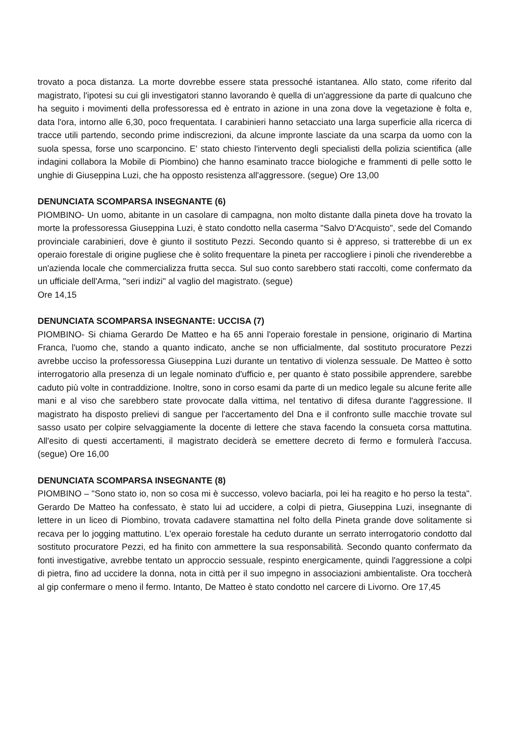trovato a poca distanza. La morte dovrebbe essere stata pressoché istantanea. Allo stato, come riferito dal magistrato, l'ipotesi su cui gli investigatori stanno lavorando è quella di un'aggressione da parte di qualcuno che ha seguito i movimenti della professoressa ed è entrato in azione in una zona dove la vegetazione è folta e, data l'ora, intorno alle 6,30, poco frequentata. I carabinieri hanno setacciato una larga superficie alla ricerca di tracce utili partendo, secondo prime indiscrezioni, da alcune impronte lasciate da una scarpa da uomo con la suola spessa, forse uno scarponcino. E' stato chiesto l'intervento degli specialisti della polizia scientifica (alle indagini collabora la Mobile di Piombino) che hanno esaminato tracce biologiche e frammenti di pelle sotto le unghie di Giuseppina Luzi, che ha opposto resistenza all'aggressore. (segue) Ore 13,00
DENUNCIATA SCOMPARSA INSEGNANTE (6)
PIOMBINO- Un uomo, abitante in un casolare di campagna, non molto distante dalla pineta dove ha trovato la morte la professoressa Giuseppina Luzi, è stato condotto nella caserma "Salvo D'Acquisto", sede del Comando provinciale carabinieri, dove è giunto il sostituto Pezzi. Secondo quanto si è appreso, si tratterebbe di un ex operaio forestale di origine pugliese che è solito frequentare la pineta per raccogliere i pinoli che rivenderebbe a un'azienda locale che commercializza frutta secca. Sul suo conto sarebbero stati raccolti, come confermato da un ufficiale dell'Arma, "seri indizi" al vaglio del magistrato. (segue)
Ore 14,15
DENUNCIATA SCOMPARSA INSEGNANTE: UCCISA (7)
PIOMBINO- Si chiama Gerardo De Matteo e ha 65 anni l'operaio forestale in pensione, originario di Martina Franca, l'uomo che, stando a quanto indicato, anche se non ufficialmente, dal sostituto procuratore Pezzi avrebbe ucciso la professoressa Giuseppina Luzi durante un tentativo di violenza sessuale. De Matteo è sotto interrogatorio alla presenza di un legale nominato d'ufficio e, per quanto è stato possibile apprendere, sarebbe caduto più volte in contraddizione. Inoltre, sono in corso esami da parte di un medico legale su alcune ferite alle mani e al viso che sarebbero state provocate dalla vittima, nel tentativo di difesa durante l'aggressione. Il magistrato ha disposto prelievi di sangue per l'accertamento del Dna e il confronto sulle macchie trovate sul sasso usato per colpire selvaggiamente la docente di lettere che stava facendo la consueta corsa mattutina. All'esito di questi accertamenti, il magistrato deciderà se emettere decreto di fermo e formulerà l'accusa. (segue) Ore 16,00
DENUNCIATA SCOMPARSA INSEGNANTE (8)
PIOMBINO – "Sono stato io, non so cosa mi è successo, volevo baciarla, poi lei ha reagito e ho perso la testa". Gerardo De Matteo ha confessato, è stato lui ad uccidere, a colpi di pietra, Giuseppina Luzi, insegnante di lettere in un liceo di Piombino, trovata cadavere stamattina nel folto della Pineta grande dove solitamente si recava per lo jogging mattutino. L'ex operaio forestale ha ceduto durante un serrato interrogatorio condotto dal sostituto procuratore Pezzi, ed ha finito con ammettere la sua responsabilità. Secondo quanto confermato da fonti investigative, avrebbe tentato un approccio sessuale, respinto energicamente, quindi l'aggressione a colpi di pietra, fino ad uccidere la donna, nota in città per il suo impegno in associazioni ambientaliste. Ora toccherà al gip confermare o meno il fermo. Intanto, De Matteo è stato condotto nel carcere di Livorno. Ore 17,45